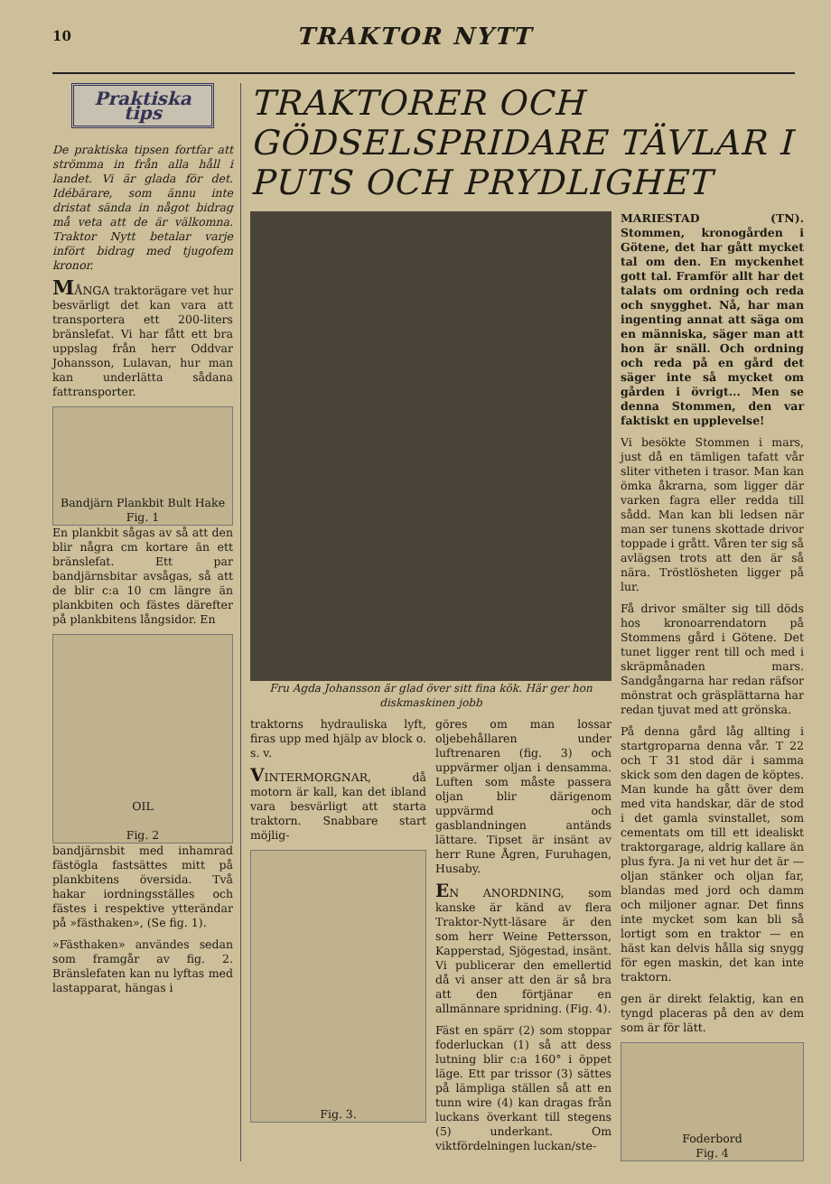10 TRAKTOR NYTT
Praktiska tips
De praktiska tipsen fortfar att strömma in från alla håll i landet. Vi är glada för det. Idébärare, som ännu inte dristat sända in något bidrag må veta att de är välkomna. Traktor Nytt betalar varje infört bidrag med tjugofem kronor.
MÅNGA traktorägare vet hur besvärligt det kan vara att transportera ett 200-liters bränslefat. Vi har fått ett bra uppslag från herr Oddvar Johansson, Lulavan, hur man kan underlätta sådana fattransporter.
Bandjärn Plankbit Bult Hake
Fig. 1
En plankbit sågas av så att den blir några cm kortare än ett bränslefat. Ett par bandjärnsbitar avsågas, så att de blir c:a 10 cm längre än plankbiten och fästes därefter på plankbitens långsidor. En
OIL
Fig. 2
bandjärnsbit med inhamrad fästögla fastsättes mitt på plankbitens översida. Två hakar iordningsställes och fästes i respektive ytterändar på »fästhaken», (Se fig. 1).
»Fästhaken» användes sedan som framgår av fig. 2. Bränslefaten kan nu lyftas med lastapparat, hängas i
TRAKTORER OCH GÖDSELSPRIDARE TÄVLAR I PUTS OCH PRYDLIGHET
Fru Agda Johansson är glad över sitt fina kök. Här ger hon diskmaskinen jobb
traktorns hydrauliska lyft, firas upp med hjälp av block o. s. v.
VINTERMORGNAR, då motorn är kall, kan det ibland vara besvärligt att starta traktorn. Snabbare start möjlig-
Fig. 3.
göres om man lossar oljebehållaren under luftrenaren (fig. 3) och uppvärmer oljan i densamma. Luften som måste passera oljan blir därigenom uppvärmd och gasblandningen antänds lättare. Tipset är insänt av herr Rune Ågren, Furuhagen, Husaby.
EN ANORDNING, som kanske är känd av flera Traktor-Nytt-läsare är den som herr Weine Pettersson, Kapperstad, Sjögestad, insänt. Vi publicerar den emellertid då vi anser att den är så bra att den förtjänar en allmännare spridning. (Fig. 4).
Fäst en spärr (2) som stoppar foderluckan (1) så att dess lutning blir c:a 160° i öppet läge. Ett par trissor (3) sättes på lämpliga ställen så att en tunn wire (4) kan dragas från luckans överkant till stegens (5) underkant. Om viktfördelningen luckan/ste-
MARIESTAD (TN). Stommen, kronogården i Götene, det har gått mycket tal om den. En myckenhet gott tal. Framför allt har det talats om ordning och reda och snygghet. Nå, har man ingenting annat att säga om en människa, säger man att hon är snäll. Och ordning och reda på en gård det säger inte så mycket om gården i övrigt... Men se denna Stommen, den var faktiskt en upplevelse!
Vi besökte Stommen i mars, just då en tämligen tafatt vår sliter vitheten i trasor. Man kan ömka åkrarna, som ligger där varken fagra eller redda till sådd. Man kan bli ledsen när man ser tunens skottade drivor toppade i grått. Våren ter sig så avlägsen trots att den är så nära. Tröstlösheten ligger på lur.
Få drivor smälter sig till döds hos kronoarrendatorn på Stommens gård i Götene. Det tunet ligger rent till och med i skräpmånaden mars. Sandgångarna har redan räfsor mönstrat och gräsplättarna har redan tjuvat med att grönska.
På denna gård låg allting i startgroparna denna vår. T 22 och T 31 stod där i samma skick som den dagen de köptes. Man kunde ha gått över dem med vita handskar, där de stod i det gamla svinstallet, som cementats om till ett idealiskt traktorgarage, aldrig kallare än plus fyra. Ja ni vet hur det är — oljan stänker och oljan far, blandas med jord och damm och miljoner agnar. Det finns inte mycket som kan bli så lortigt som en traktor — en häst kan delvis hålla sig snygg för egen maskin, det kan inte traktorn.
gen är direkt felaktig, kan en tyngd placeras på den av dem som är för lätt.
Foderbord
Fig. 4